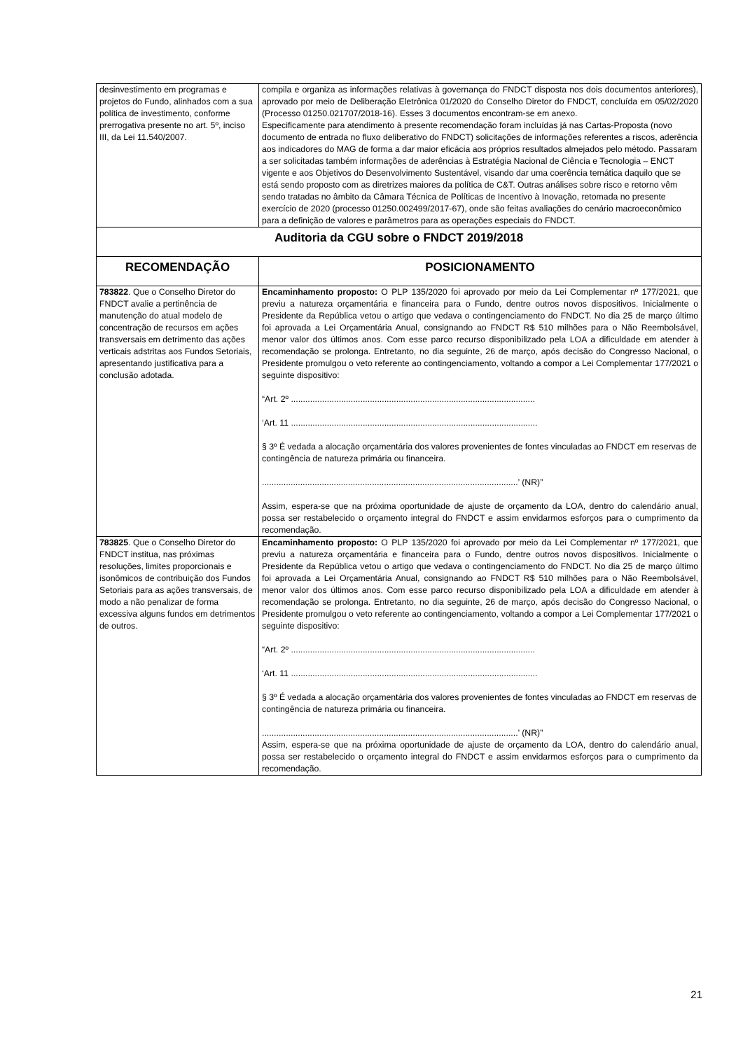| desinvestimento em programas e projetos do Fundo, alinhados com a sua política de investimento, conforme prerrogativa presente no art. 5º, inciso III, da Lei 11.540/2007. | compila e organiza as informações relativas à governança do FNDCT disposta nos dois documentos anteriores), aprovado por meio de Deliberação Eletrônica 01/2020 do Conselho Diretor do FNDCT, concluída em 05/02/2020 (Processo 01250.021707/2018-16). Esses 3 documentos encontram-se em anexo. Especificamente para atendimento à presente recomendação foram incluídas já nas Cartas-Proposta (novo documento de entrada no fluxo deliberativo do FNDCT) solicitações de informações referentes a riscos, aderência aos indicadores do MAG de forma a dar maior eficácia aos próprios resultados almejados pelo método. Passaram a ser solicitadas também informações de aderências à Estratégia Nacional de Ciência e Tecnologia – ENCT vigente e aos Objetivos do Desenvolvimento Sustentável, visando dar uma coerência temática daquilo que se está sendo proposto com as diretrizes maiores da política de C&T. Outras análises sobre risco e retorno vêm sendo tratadas no âmbito da Câmara Técnica de Políticas de Incentivo à Inovação, retomada no presente exercício de 2020 (processo 01250.002499/2017-67), onde são feitas avaliações do cenário macroeconômico para a definição de valores e parâmetros para as operações especiais do FNDCT. |
| Auditoria da CGU sobre o FNDCT 2019/2018 | |
| RECOMENDAÇÃO | POSICIONAMENTO |
| 783822 . Que o Conselho Diretor do FNDCT avalie a pertinência de manutenção do atual modelo de concentração de recursos em ações transversais em detrimento das ações verticais adstritas aos Fundos Setoriais, apresentando justificativa para a conclusão adotada. | Encaminhamento proposto: O PLP 135/2020 foi aprovado por meio da Lei Complementar nº 177/2021, que previu a natureza orçamentária e financeira para o Fundo, dentre outros novos dispositivos. Inicialmente o Presidente da República vetou o artigo que vedava o contingenciamento do FNDCT. No dia 25 de março último foi aprovada a Lei Orçamentária Anual, consignando ao FNDCT R$ 510 milhões para o Não Reembolsável, menor valor dos últimos anos. Com esse parco recurso disponibilizado pela LOA a dificuldade em atender à recomendação se prolonga. Entretanto, no dia seguinte, 26 de março, após decisão do Congresso Nacional, o Presidente promulgou o veto referente ao contingenciamento, voltando a compor a Lei Complementar 177/2021 o seguinte dispositivo: “Art. 2º ...................................................................................................... ‘Art. 11 ....................................................................................................... § 3º É vedada a alocação orçamentária dos valores provenientes de fontes vinculadas ao FNDCT em reservas de contingência de natureza primária ou financeira. ...........................................................................................................’ (NR)” Assim, espera-se que na próxima oportunidade de ajuste de orçamento da LOA, dentro do calendário anual, possa ser restabelecido o orçamento integral do FNDCT e assim envidarmos esforços para o cumprimento da recomendação. |
| 783825 . Que o Conselho Diretor do FNDCT institua, nas próximas resoluções, limites proporcionais e isonômicos de contribuição dos Fundos Setoriais para as ações transversais, de modo a não penalizar de forma excessiva alguns fundos em detrimentos de outros. | Encaminhamento proposto: O PLP 135/2020 foi aprovado por meio da Lei Complementar nº 177/2021, que previu a natureza orçamentária e financeira para o Fundo, dentre outros novos dispositivos. Inicialmente o Presidente da República vetou o artigo que vedava o contingenciamento do FNDCT. No dia 25 de março último foi aprovada a Lei Orçamentária Anual, consignando ao FNDCT R$ 510 milhões para o Não Reembolsável, menor valor dos últimos anos. Com esse parco recurso disponibilizado pela LOA a dificuldade em atender à recomendação se prolonga. Entretanto, no dia seguinte, 26 de março, após decisão do Congresso Nacional, o Presidente promulgou o veto referente ao contingenciamento, voltando a compor a Lei Complementar 177/2021 o seguinte dispositivo: “Art. 2º ...................................................................................................... ‘Art. 11 ....................................................................................................... § 3º É vedada a alocação orçamentária dos valores provenientes de fontes vinculadas ao FNDCT em reservas de contingência de natureza primária ou financeira. ...........................................................................................................’ (NR)” Assim, espera-se que na próxima oportunidade de ajuste de orçamento da LOA, dentro do calendário anual, possa ser restabelecido o orçamento integral do FNDCT e assim envidarmos esforços para o cumprimento da recomendação. |
21